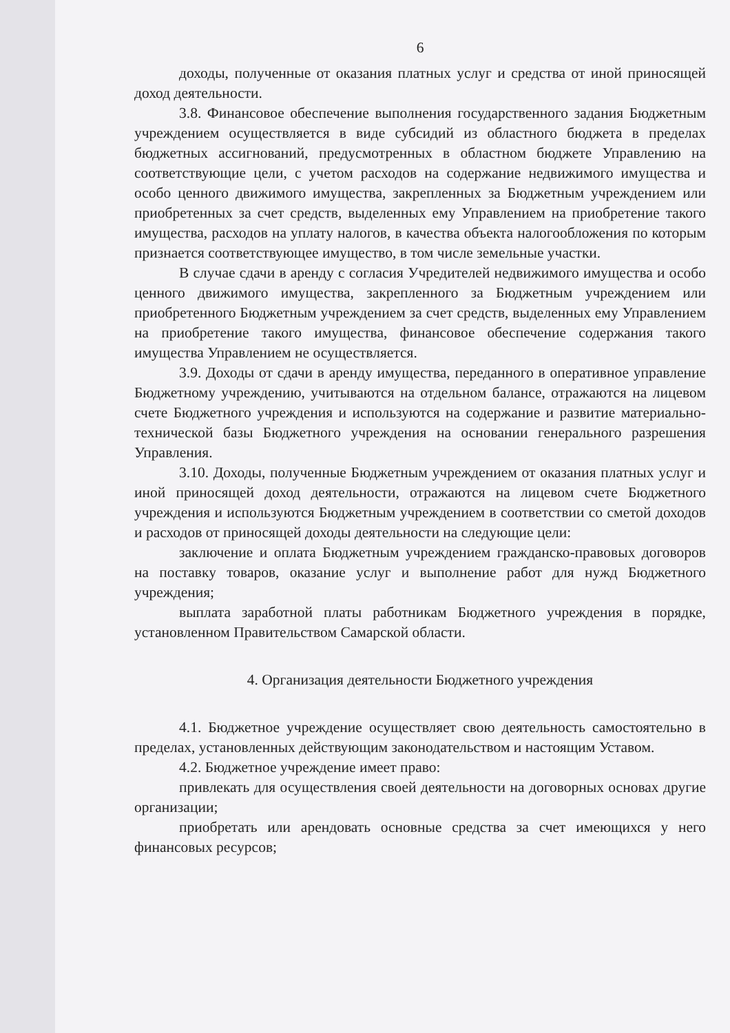6
доходы, полученные от оказания платных услуг и средства от иной приносящей доход деятельности.
3.8. Финансовое обеспечение выполнения государственного задания Бюджетным учреждением осуществляется в виде субсидий из областного бюджета в пределах бюджетных ассигнований, предусмотренных в областном бюджете Управлению на соответствующие цели, с учетом расходов на содержание недвижимого имущества и особо ценного движимого имущества, закрепленных за Бюджетным учреждением или приобретенных за счет средств, выделенных ему Управлением на приобретение такого имущества, расходов на уплату налогов, в качества объекта налогообложения по которым признается соответствующее имущество, в том числе земельные участки.
В случае сдачи в аренду с согласия Учредителей недвижимого имущества и особо ценного движимого имущества, закрепленного за Бюджетным учреждением или приобретенного Бюджетным учреждением за счет средств, выделенных ему Управлением на приобретение такого имущества, финансовое обеспечение содержания такого имущества Управлением не осуществляется.
3.9. Доходы от сдачи в аренду имущества, переданного в оперативное управление Бюджетному учреждению, учитываются на отдельном балансе, отражаются на лицевом счете Бюджетного учреждения и используются на содержание и развитие материально-технической базы Бюджетного учреждения на основании генерального разрешения Управления.
3.10. Доходы, полученные Бюджетным учреждением от оказания платных услуг и иной приносящей доход деятельности, отражаются на лицевом счете Бюджетного учреждения и используются Бюджетным учреждением в соответствии со сметой доходов и расходов от приносящей доходы деятельности на следующие цели:
заключение и оплата Бюджетным учреждением гражданско-правовых договоров на поставку товаров, оказание услуг и выполнение работ для нужд Бюджетного учреждения;
выплата заработной платы работникам Бюджетного учреждения в порядке, установленном Правительством Самарской области.
4. Организация деятельности Бюджетного учреждения
4.1. Бюджетное учреждение осуществляет свою деятельность самостоятельно в пределах, установленных действующим законодательством и настоящим Уставом.
4.2. Бюджетное учреждение имеет право:
привлекать для осуществления своей деятельности на договорных основах другие организации;
приобретать или арендовать основные средства за счет имеющихся у него финансовых ресурсов;